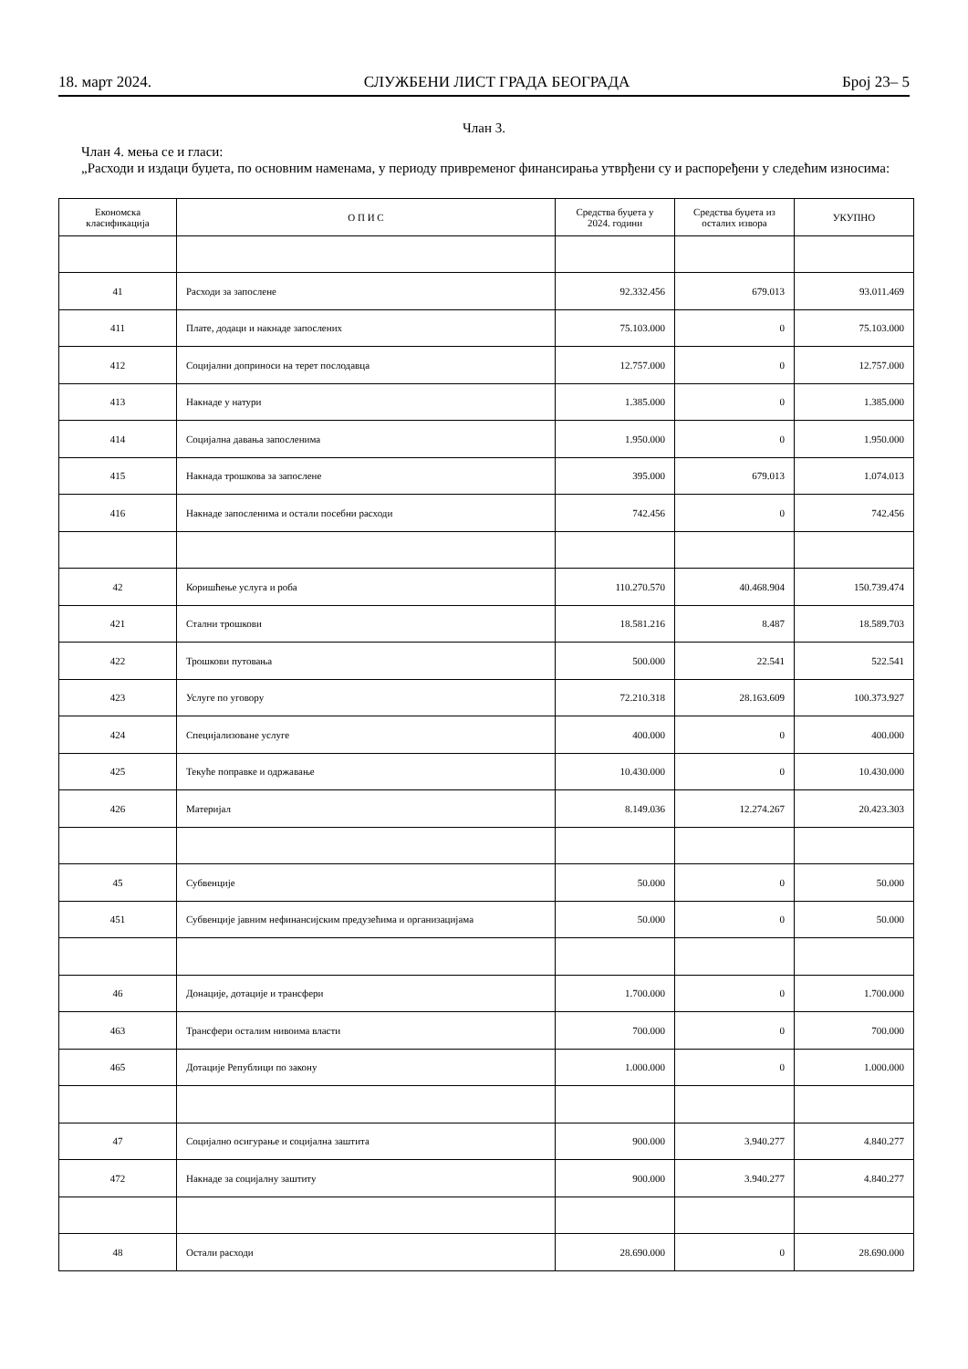18. март 2024. СЛУЖБЕНИ ЛИСТ ГРАДА БЕОГРАДА Број 23– 5
Члан 3.
Члан 4. мења се и гласи:
„Расходи и издаци буџета, по основним наменама, у периоду привременог финансирања утврђени су и распоређени у следећим износима:
| Економска класификација | О П И С | Средства буџета у 2024. години | Средства буџета из осталих извора | УКУПНО |
| --- | --- | --- | --- | --- |
| 41 | Расходи за запослене | 92.332.456 | 679.013 | 93.011.469 |
| 411 | Плате, додаци и накнаде запослених | 75.103.000 | 0 | 75.103.000 |
| 412 | Социјални доприноси на терет послодавца | 12.757.000 | 0 | 12.757.000 |
| 413 | Накнаде у натури | 1.385.000 | 0 | 1.385.000 |
| 414 | Социјална давања запосленима | 1.950.000 | 0 | 1.950.000 |
| 415 | Накнада трошкова за запослене | 395.000 | 679.013 | 1.074.013 |
| 416 | Накнаде запосленима и остали посебни расходи | 742.456 | 0 | 742.456 |
| 42 | Коришћење услуга и роба | 110.270.570 | 40.468.904 | 150.739.474 |
| 421 | Стални трошкови | 18.581.216 | 8.487 | 18.589.703 |
| 422 | Трошкови путовања | 500.000 | 22.541 | 522.541 |
| 423 | Услуге по уговору | 72.210.318 | 28.163.609 | 100.373.927 |
| 424 | Специјализоване услуге | 400.000 | 0 | 400.000 |
| 425 | Текуће поправке и одржавање | 10.430.000 | 0 | 10.430.000 |
| 426 | Материјал | 8.149.036 | 12.274.267 | 20.423.303 |
| 45 | Субвенције | 50.000 | 0 | 50.000 |
| 451 | Субвенције јавним нефинансијским предузећима и организацијама | 50.000 | 0 | 50.000 |
| 46 | Донације, дотације и трансфери | 1.700.000 | 0 | 1.700.000 |
| 463 | Трансфери осталим нивоима власти | 700.000 | 0 | 700.000 |
| 465 | Дотације Републици по закону | 1.000.000 | 0 | 1.000.000 |
| 47 | Социјално осигурање и социјална заштита | 900.000 | 3.940.277 | 4.840.277 |
| 472 | Накнаде за социјалну заштиту | 900.000 | 3.940.277 | 4.840.277 |
| 48 | Остали расходи | 28.690.000 | 0 | 28.690.000 |